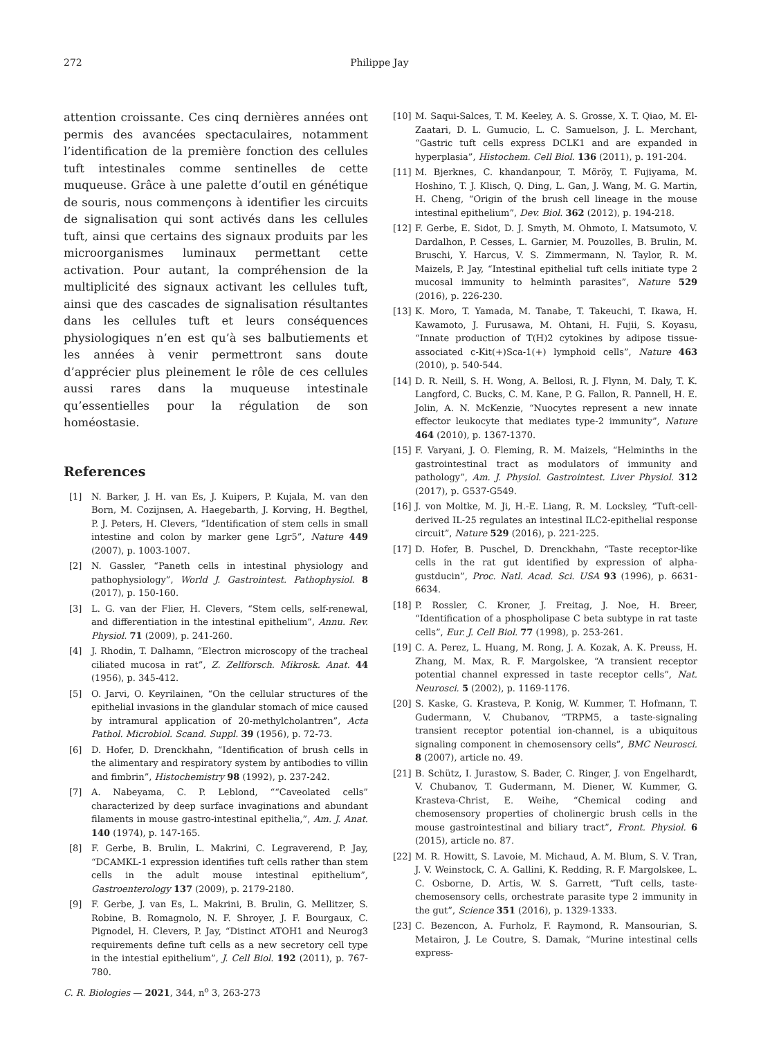272 Philippe Jay
attention croissante. Ces cinq dernières années ont permis des avancées spectaculaires, notamment l’identification de la première fonction des cellules tuft intestinales comme sentinelles de cette muqueuse. Grâce à une palette d’outil en génétique de souris, nous commençons à identifier les circuits de signalisation qui sont activés dans les cellules tuft, ainsi que certains des signaux produits par les microorganismes luminaux permettant cette activation. Pour autant, la compréhension de la multiplicité des signaux activant les cellules tuft, ainsi que des cascades de signalisation résultantes dans les cellules tuft et leurs conséquences physiologiques n’en est qu’à ses balbutiements et les années à venir permettront sans doute d’apprécier plus pleinement le rôle de ces cellules aussi rares dans la muqueuse intestinale qu’essentielles pour la régulation de son homéostasie.
References
[1] N. Barker, J. H. van Es, J. Kuipers, P. Kujala, M. van den Born, M. Cozijnsen, A. Haegebarth, J. Korving, H. Begthel, P. J. Peters, H. Clevers, “Identification of stem cells in small intestine and colon by marker gene Lgr5”, Nature 449 (2007), p. 1003-1007.
[2] N. Gassler, “Paneth cells in intestinal physiology and pathophysiology”, World J. Gastrointest. Pathophysiol. 8 (2017), p. 150-160.
[3] L. G. van der Flier, H. Clevers, “Stem cells, self-renewal, and differentiation in the intestinal epithelium”, Annu. Rev. Physiol. 71 (2009), p. 241-260.
[4] J. Rhodin, T. Dalhamn, “Electron microscopy of the tracheal ciliated mucosa in rat”, Z. Zellforsch. Mikrosk. Anat. 44 (1956), p. 345-412.
[5] O. Jarvi, O. Keyrilainen, “On the cellular structures of the epithelial invasions in the glandular stomach of mice caused by intramural application of 20-methylcholantren”, Acta Pathol. Microbiol. Scand. Suppl. 39 (1956), p. 72-73.
[6] D. Hofer, D. Drenckhahn, “Identification of brush cells in the alimentary and respiratory system by antibodies to villin and fimbrin”, Histochemistry 98 (1992), p. 237-242.
[7] A. Nabeyama, C. P. Leblond, ““Caveolated cells” characterized by deep surface invaginations and abundant filaments in mouse gastro-intestinal epithelia,”, Am. J. Anat. 140 (1974), p. 147-165.
[8] F. Gerbe, B. Brulin, L. Makrini, C. Legraverend, P. Jay, “DCAMKL-1 expression identifies tuft cells rather than stem cells in the adult mouse intestinal epithelium”, Gastroenterology 137 (2009), p. 2179-2180.
[9] F. Gerbe, J. van Es, L. Makrini, B. Brulin, G. Mellitzer, S. Robine, B. Romagnolo, N. F. Shroyer, J. F. Bourgaux, C. Pignodel, H. Clevers, P. Jay, “Distinct ATOH1 and Neurog3 requirements define tuft cells as a new secretory cell type in the intestial epithelium”, J. Cell Biol. 192 (2011), p. 767-780.
[10] M. Saqui-Salces, T. M. Keeley, A. S. Grosse, X. T. Qiao, M. El-Zaatari, D. L. Gumucio, L. C. Samuelson, J. L. Merchant, “Gastric tuft cells express DCLK1 and are expanded in hyperplasia”, Histochem. Cell Biol. 136 (2011), p. 191-204.
[11] M. Bjerknes, C. khandanpour, T. Möröy, T. Fujiyama, M. Hoshino, T. J. Klisch, Q. Ding, L. Gan, J. Wang, M. G. Martin, H. Cheng, “Origin of the brush cell lineage in the mouse intestinal epithelium”, Dev. Biol. 362 (2012), p. 194-218.
[12] F. Gerbe, E. Sidot, D. J. Smyth, M. Ohmoto, I. Matsumoto, V. Dardalhon, P. Cesses, L. Garnier, M. Pouzolles, B. Brulin, M. Bruschi, Y. Harcus, V. S. Zimmermann, N. Taylor, R. M. Maizels, P. Jay, “Intestinal epithelial tuft cells initiate type 2 mucosal immunity to helminth parasites”, Nature 529 (2016), p. 226-230.
[13] K. Moro, T. Yamada, M. Tanabe, T. Takeuchi, T. Ikawa, H. Kawamoto, J. Furusawa, M. Ohtani, H. Fujii, S. Koyasu, “Innate production of T(H)2 cytokines by adipose tissue-associated c-Kit(+)Sca-1(+) lymphoid cells”, Nature 463 (2010), p. 540-544.
[14] D. R. Neill, S. H. Wong, A. Bellosi, R. J. Flynn, M. Daly, T. K. Langford, C. Bucks, C. M. Kane, P. G. Fallon, R. Pannell, H. E. Jolin, A. N. McKenzie, “Nuocytes represent a new innate effector leukocyte that mediates type-2 immunity”, Nature 464 (2010), p. 1367-1370.
[15] F. Varyani, J. O. Fleming, R. M. Maizels, “Helminths in the gastrointestinal tract as modulators of immunity and pathology”, Am. J. Physiol. Gastrointest. Liver Physiol. 312 (2017), p. G537-G549.
[16] J. von Moltke, M. Ji, H.-E. Liang, R. M. Locksley, “Tuft-cell-derived IL-25 regulates an intestinal ILC2-epithelial response circuit”, Nature 529 (2016), p. 221-225.
[17] D. Hofer, B. Puschel, D. Drenckhahn, “Taste receptor-like cells in the rat gut identified by expression of alpha-gustducin”, Proc. Natl. Acad. Sci. USA 93 (1996), p. 6631-6634.
[18] P. Rossler, C. Kroner, J. Freitag, J. Noe, H. Breer, “Identification of a phospholipase C beta subtype in rat taste cells”, Eur. J. Cell Biol. 77 (1998), p. 253-261.
[19] C. A. Perez, L. Huang, M. Rong, J. A. Kozak, A. K. Preuss, H. Zhang, M. Max, R. F. Margolskee, “A transient receptor potential channel expressed in taste receptor cells”, Nat. Neurosci. 5 (2002), p. 1169-1176.
[20] S. Kaske, G. Krasteva, P. Konig, W. Kummer, T. Hofmann, T. Gudermann, V. Chubanov, “TRPM5, a taste-signaling transient receptor potential ion-channel, is a ubiquitous signaling component in chemosensory cells”, BMC Neurosci. 8 (2007), article no. 49.
[21] B. Schütz, I. Jurastow, S. Bader, C. Ringer, J. von Engelhardt, V. Chubanov, T. Gudermann, M. Diener, W. Kummer, G. Krasteva-Christ, E. Weihe, “Chemical coding and chemosensory properties of cholinergic brush cells in the mouse gastrointestinal and biliary tract”, Front. Physiol. 6 (2015), article no. 87.
[22] M. R. Howitt, S. Lavoie, M. Michaud, A. M. Blum, S. V. Tran, J. V. Weinstock, C. A. Gallini, K. Redding, R. F. Margolskee, L. C. Osborne, D. Artis, W. S. Garrett, “Tuft cells, taste-chemosensory cells, orchestrate parasite type 2 immunity in the gut”, Science 351 (2016), p. 1329-1333.
[23] C. Bezencon, A. Furholz, F. Raymond, R. Mansourian, S. Metairon, J. Le Coutre, S. Damak, “Murine intestinal cells express-
C. R. Biologies — 2021, 344, n<sup>o</sup> 3, 263-273